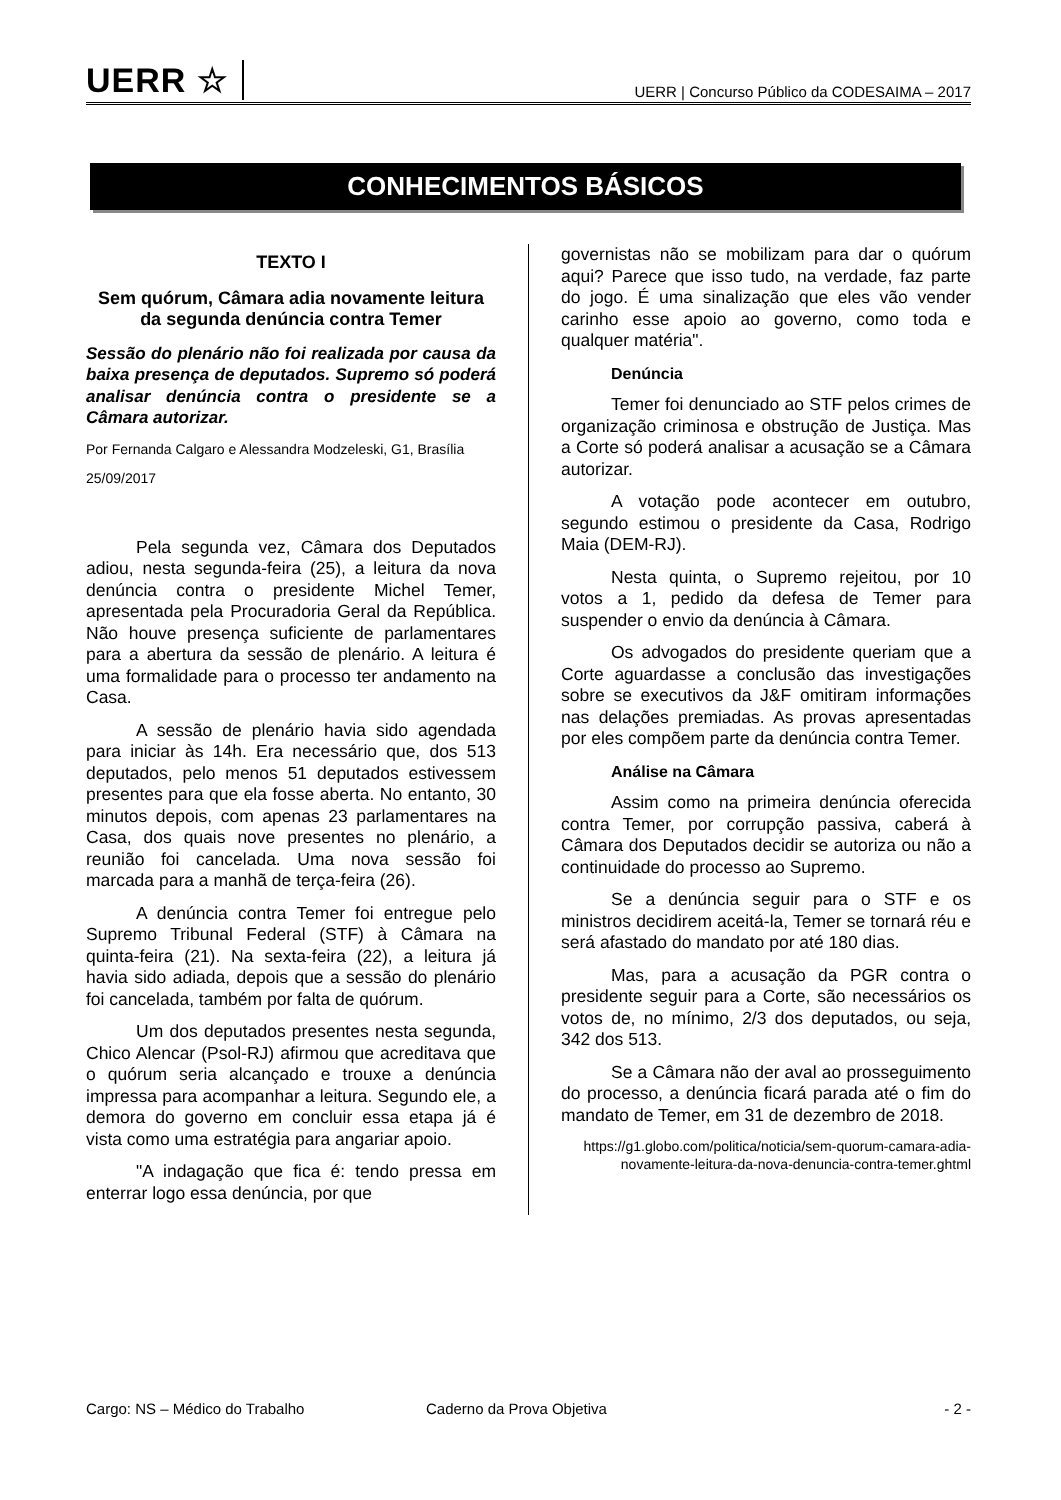UERR ☆
UERR | Concurso Público da CODESAIMA – 2017
CONHECIMENTOS BÁSICOS
TEXTO I
Sem quórum, Câmara adia novamente leitura da segunda denúncia contra Temer
Sessão do plenário não foi realizada por causa da baixa presença de deputados. Supremo só poderá analisar denúncia contra o presidente se a Câmara autorizar.
Por Fernanda Calgaro e Alessandra Modzeleski, G1, Brasília
25/09/2017
Pela segunda vez, Câmara dos Deputados adiou, nesta segunda-feira (25), a leitura da nova denúncia contra o presidente Michel Temer, apresentada pela Procuradoria Geral da República. Não houve presença suficiente de parlamentares para a abertura da sessão de plenário. A leitura é uma formalidade para o processo ter andamento na Casa.
A sessão de plenário havia sido agendada para iniciar às 14h. Era necessário que, dos 513 deputados, pelo menos 51 deputados estivessem presentes para que ela fosse aberta. No entanto, 30 minutos depois, com apenas 23 parlamentares na Casa, dos quais nove presentes no plenário, a reunião foi cancelada. Uma nova sessão foi marcada para a manhã de terça-feira (26).
A denúncia contra Temer foi entregue pelo Supremo Tribunal Federal (STF) à Câmara na quinta-feira (21). Na sexta-feira (22), a leitura já havia sido adiada, depois que a sessão do plenário foi cancelada, também por falta de quórum.
Um dos deputados presentes nesta segunda, Chico Alencar (Psol-RJ) afirmou que acreditava que o quórum seria alcançado e trouxe a denúncia impressa para acompanhar a leitura. Segundo ele, a demora do governo em concluir essa etapa já é vista como uma estratégia para angariar apoio.
"A indagação que fica é: tendo pressa em enterrar logo essa denúncia, por que
governistas não se mobilizam para dar o quórum aqui? Parece que isso tudo, na verdade, faz parte do jogo. É uma sinalização que eles vão vender carinho esse apoio ao governo, como toda e qualquer matéria".
Denúncia
Temer foi denunciado ao STF pelos crimes de organização criminosa e obstrução de Justiça. Mas a Corte só poderá analisar a acusação se a Câmara autorizar.
A votação pode acontecer em outubro, segundo estimou o presidente da Casa, Rodrigo Maia (DEM-RJ).
Nesta quinta, o Supremo rejeitou, por 10 votos a 1, pedido da defesa de Temer para suspender o envio da denúncia à Câmara.
Os advogados do presidente queriam que a Corte aguardasse a conclusão das investigações sobre se executivos da J&F omitiram informações nas delações premiadas. As provas apresentadas por eles compõem parte da denúncia contra Temer.
Análise na Câmara
Assim como na primeira denúncia oferecida contra Temer, por corrupção passiva, caberá à Câmara dos Deputados decidir se autoriza ou não a continuidade do processo ao Supremo.
Se a denúncia seguir para o STF e os ministros decidirem aceitá-la, Temer se tornará réu e será afastado do mandato por até 180 dias.
Mas, para a acusação da PGR contra o presidente seguir para a Corte, são necessários os votos de, no mínimo, 2/3 dos deputados, ou seja, 342 dos 513.
Se a Câmara não der aval ao prosseguimento do processo, a denúncia ficará parada até o fim do mandato de Temer, em 31 de dezembro de 2018.
https://g1.globo.com/politica/noticia/sem-quorum-camara-adia-novamente-leitura-da-nova-denuncia-contra-temer.ghtml
Cargo: NS – Médico do Trabalho Caderno da Prova Objetiva - 2 -